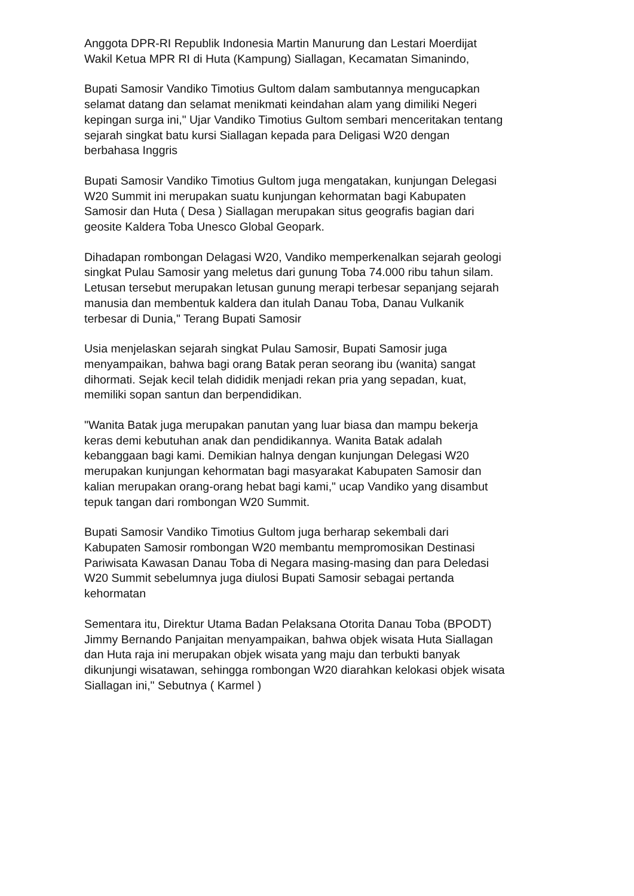Anggota DPR-RI Republik Indonesia Martin Manurung dan Lestari Moerdijat
Wakil Ketua MPR RI di Huta (Kampung) Siallagan, Kecamatan Simanindo,
Bupati Samosir Vandiko Timotius Gultom dalam sambutannya mengucapkan
selamat datang dan selamat menikmati keindahan alam yang dimiliki Negeri
kepingan surga ini," Ujar Vandiko Timotius Gultom sembari menceritakan tentang
sejarah singkat batu kursi Siallagan kepada para Deligasi W20 dengan
berbahasa Inggris
Bupati Samosir Vandiko Timotius Gultom juga mengatakan, kunjungan Delegasi
W20 Summit ini merupakan suatu kunjungan kehormatan bagi Kabupaten
Samosir dan Huta ( Desa ) Siallagan merupakan situs geografis bagian dari
geosite Kaldera Toba Unesco Global Geopark.
Dihadapan rombongan Delagasi W20, Vandiko memperkenalkan sejarah geologi
singkat Pulau Samosir yang meletus dari gunung Toba 74.000 ribu tahun silam.
Letusan tersebut merupakan letusan gunung merapi terbesar sepanjang sejarah
manusia dan membentuk kaldera dan itulah Danau Toba, Danau Vulkanik
terbesar di Dunia," Terang Bupati Samosir
Usia menjelaskan sejarah singkat Pulau Samosir, Bupati Samosir juga
menyampaikan, bahwa bagi orang Batak peran seorang ibu (wanita) sangat
dihormati. Sejak kecil telah dididik menjadi rekan pria yang sepadan, kuat,
memiliki sopan santun dan berpendidikan.
"Wanita Batak juga merupakan panutan yang luar biasa dan mampu bekerja
keras demi kebutuhan anak dan pendidikannya. Wanita Batak adalah
kebanggaan bagi kami. Demikian halnya dengan kunjungan Delegasi W20
merupakan kunjungan kehormatan bagi masyarakat Kabupaten Samosir dan
kalian merupakan orang-orang hebat bagi kami," ucap Vandiko yang disambut
tepuk tangan dari rombongan W20 Summit.
Bupati Samosir Vandiko Timotius Gultom juga berharap sekembali dari
Kabupaten Samosir rombongan W20 membantu mempromosikan Destinasi
Pariwisata Kawasan Danau Toba di Negara masing-masing dan para Deledasi
W20 Summit sebelumnya juga diulosi Bupati Samosir sebagai pertanda
kehormatan
Sementara itu, Direktur Utama Badan Pelaksana Otorita Danau Toba (BPODT)
Jimmy Bernando Panjaitan menyampaikan, bahwa objek wisata Huta Siallagan
dan Huta raja ini merupakan objek wisata yang maju dan terbukti banyak
dikunjungi wisatawan, sehingga rombongan W20 diarahkan kelokasi objek wisata
Siallagan ini," Sebutnya ( Karmel )